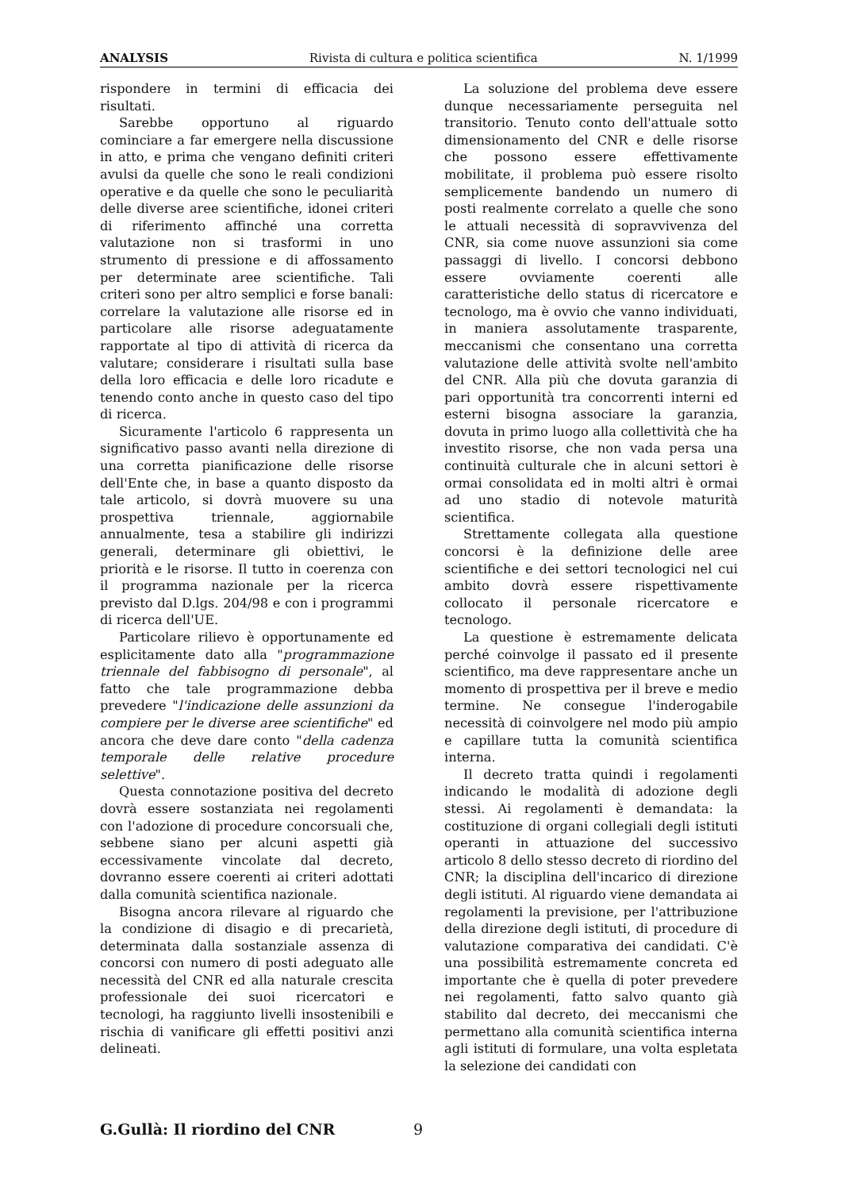ANALYSIS Rivista di cultura e politica scientifica N. 1/1999
rispondere in termini di efficacia dei risultati.
Sarebbe opportuno al riguardo cominciare a far emergere nella discussione in atto, e prima che vengano definiti criteri avulsi da quelle che sono le reali condizioni operative e da quelle che sono le peculiarità delle diverse aree scientifiche, idonei criteri di riferimento affinché una corretta valutazione non si trasformi in uno strumento di pressione e di affossamento per determinate aree scientifiche. Tali criteri sono per altro semplici e forse banali: correlare la valutazione alle risorse ed in particolare alle risorse adeguatamente rapportate al tipo di attività di ricerca da valutare; considerare i risultati sulla base della loro efficacia e delle loro ricadute e tenendo conto anche in questo caso del tipo di ricerca.
Sicuramente l'articolo 6 rappresenta un significativo passo avanti nella direzione di una corretta pianificazione delle risorse dell'Ente che, in base a quanto disposto da tale articolo, si dovrà muovere su una prospettiva triennale, aggiornabile annualmente, tesa a stabilire gli indirizzi generali, determinare gli obiettivi, le priorità e le risorse. Il tutto in coerenza con il programma nazionale per la ricerca previsto dal D.lgs. 204/98 e con i programmi di ricerca dell'UE.
Particolare rilievo è opportunamente ed esplicitamente dato alla "programmazione triennale del fabbisogno di personale", al fatto che tale programmazione debba prevedere "l'indicazione delle assunzioni da compiere per le diverse aree scientifiche" ed ancora che deve dare conto "della cadenza temporale delle relative procedure selettive".
Questa connotazione positiva del decreto dovrà essere sostanziata nei regolamenti con l'adozione di procedure concorsuali che, sebbene siano per alcuni aspetti già eccessivamente vincolate dal decreto, dovranno essere coerenti ai criteri adottati dalla comunità scientifica nazionale.
Bisogna ancora rilevare al riguardo che la condizione di disagio e di precarietà, determinata dalla sostanziale assenza di concorsi con numero di posti adeguato alle necessità del CNR ed alla naturale crescita professionale dei suoi ricercatori e tecnologi, ha raggiunto livelli insostenibili e rischia di vanificare gli effetti positivi anzi delineati.
La soluzione del problema deve essere dunque necessariamente perseguita nel transitorio. Tenuto conto dell'attuale sotto dimensionamento del CNR e delle risorse che possono essere effettivamente mobilitate, il problema può essere risolto semplicemente bandendo un numero di posti realmente correlato a quelle che sono le attuali necessità di sopravvivenza del CNR, sia come nuove assunzioni sia come passaggi di livello. I concorsi debbono essere ovviamente coerenti alle caratteristiche dello status di ricercatore e tecnologo, ma è ovvio che vanno individuati, in maniera assolutamente trasparente, meccanismi che consentano una corretta valutazione delle attività svolte nell'ambito del CNR. Alla più che dovuta garanzia di pari opportunità tra concorrenti interni ed esterni bisogna associare la garanzia, dovuta in primo luogo alla collettività che ha investito risorse, che non vada persa una continuità culturale che in alcuni settori è ormai consolidata ed in molti altri è ormai ad uno stadio di notevole maturità scientifica.
Strettamente collegata alla questione concorsi è la definizione delle aree scientifiche e dei settori tecnologici nel cui ambito dovrà essere rispettivamente collocato il personale ricercatore e tecnologo.
La questione è estremamente delicata perché coinvolge il passato ed il presente scientifico, ma deve rappresentare anche un momento di prospettiva per il breve e medio termine. Ne consegue l'inderogabile necessità di coinvolgere nel modo più ampio e capillare tutta la comunità scientifica interna.
Il decreto tratta quindi i regolamenti indicando le modalità di adozione degli stessi. Ai regolamenti è demandata: la costituzione di organi collegiali degli istituti operanti in attuazione del successivo articolo 8 dello stesso decreto di riordino del CNR; la disciplina dell'incarico di direzione degli istituti. Al riguardo viene demandata ai regolamenti la previsione, per l'attribuzione della direzione degli istituti, di procedure di valutazione comparativa dei candidati. C'è una possibilità estremamente concreta ed importante che è quella di poter prevedere nei regolamenti, fatto salvo quanto già stabilito dal decreto, dei meccanismi che permettano alla comunità scientifica interna agli istituti di formulare, una volta espletata la selezione dei candidati con
G.Gullà: Il riordino del CNR 9